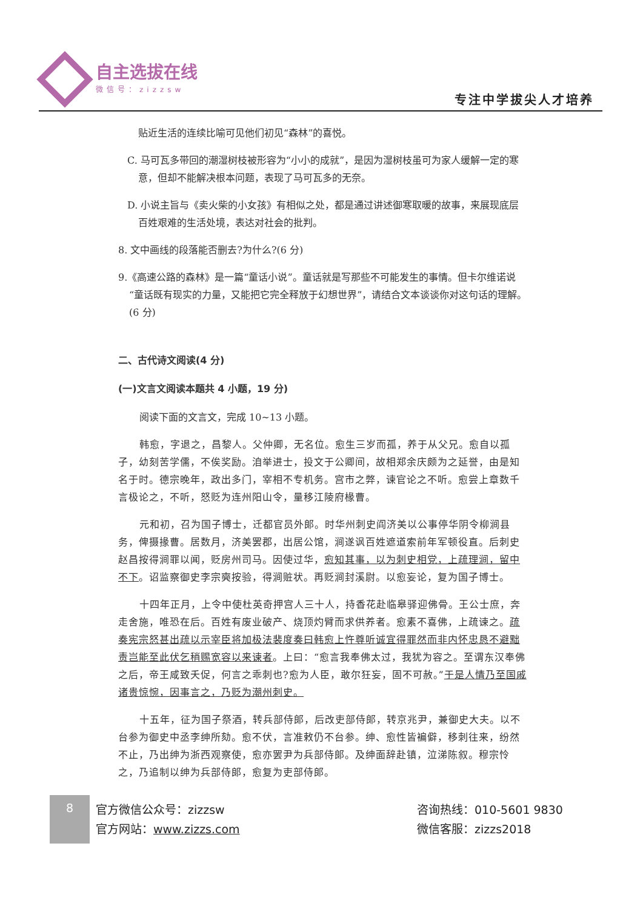自主选拔在线
微信号：zizzsw
专注中学拔尖人才培养
贴近生活的连续比喻可见他们初见“森林”的喜悦。
C. 马可瓦多带回的潮湿树枝被形容为“小小的成就”，是因为湿树枝虽可为家人缓解一定的寒意，但却不能解决根本问题，表现了马可瓦多的无奈。
D. 小说主旨与《卖火柴的小女孩》有相似之处，都是通过讲述御寒取暖的故事，来展现底层百姓艰难的生活处境，表达对社会的批判。
8. 文中画线的段落能否删去?为什么?(6 分)
9.《高速公路的森林》是一篇“童话小说”。童话就是写那些不可能发生的事情。但卡尔维诺说“童话既有现实的力量，又能把它完全释放于幻想世界”，请结合文本谈谈你对这句话的理解。(6 分)
二、古代诗文阅读(4 分)
(一)文言文阅读本题共 4 小题，19 分)
阅读下面的文言文，完成 10~13 小题。
韩愈，字退之，昌黎人。父仲卿，无名位。愈生三岁而孤，养于从父兄。愈自以孤子，幼刻苦学儒，不俟奖励。洎举进士，投文于公卿间，故相郑余庆颇为之延誉，由是知名于时。德宗晚年，政出多门，宰相不专机务。宫市之弊，谏官论之不听。愈尝上章数千言极论之，不听，怒贬为连州阳山令，量移江陵府椽曹。
元和初，召为国子博士，迁都官员外郎。时华州刺史阎济美以公事停华阴令柳涧县务，俾摄掾曹。居数月，济美罢郡，出居公馆，涧遂讽百姓遮道索前年军顿役直。后刺史赵昌按得涧罪以闻，贬房州司马。因使过华，愈知其事，以为刺史相党，上疏理涧，留中不下。诏监察御史李宗奭按验，得涧赃状。再贬涧封溪尉。以愈妄论，复为国子博士。
十四年正月，上令中使杜英奇押宫人三十人，持香花赴临皋驿迎佛骨。王公士庶，奔走舍施，唯恐在后。百姓有废业破产、烧顶灼臂而求供养者。愈素不喜佛，上疏谏之。疏奏宪宗怒甚出疏以示宰臣将加极法裴度奏曰韩愈上忤尊听诚宜得罪然而非内怀忠恳不避黜责岂能至此伏乞稍赐宽容以来谏者。上曰：“愈言我奉佛太过，我犹为容之。至谓东汉奉佛之后，帝王咸致夭促，何言之乖刺也?愈为人臣，敢尔狂妄，固不可赦。”于是人情乃至国戚诸贵惊惋，因事言之，乃贬为潮州刺史。
十五年，征为国子祭酒，转兵部侍郎，后改吏部侍郎，转京兆尹，兼御史大夫。以不台参为御史中丞李绅所劾。愈不伏，言准敕仍不台参。绅、愈性皆褊僻，移刺往来，纷然不止，乃出绅为浙西观察使，愈亦罢尹为兵部侍郎。及绅面辞赴镇，泣涕陈叙。穆宗怜之，乃追制以绅为兵部侍郎，愈复为吏部侍郎。
8
官方微信公众号：zizzsw
官方网站：www.zizzs.com
咨询热线：010-5601 9830
微信客服：zizzs2018